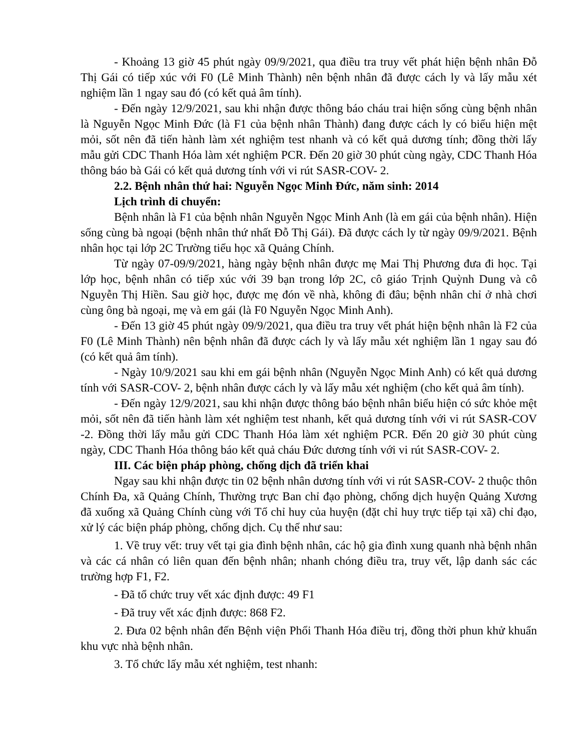- Khoảng 13 giờ 45 phút ngày 09/9/2021, qua điều tra truy vết phát hiện bệnh nhân Đỗ Thị Gái có tiếp xúc với F0 (Lê Minh Thành) nên bệnh nhân đã được cách ly và lấy mẫu xét nghiệm lần 1 ngay sau đó (có kết quả âm tính).
- Đến ngày 12/9/2021, sau khi nhận được thông báo cháu trai hiện sống cùng bệnh nhân là Nguyễn Ngọc Minh Đức (là F1 của bệnh nhân Thành) đang được cách ly có biểu hiện mệt mỏi, sốt nên đã tiến hành làm xét nghiệm test nhanh và có kết quả dương tính; đồng thời lấy mẫu gửi CDC Thanh Hóa làm xét nghiệm PCR. Đến 20 giờ 30 phút cùng ngày, CDC Thanh Hóa thông báo bà Gái có kết quả dương tính với vi rút SASR-COV- 2.
2.2. Bệnh nhân thứ hai: Nguyễn Ngọc Minh Đức, năm sinh: 2014
Lịch trình di chuyển:
Bệnh nhân là F1 của bệnh nhân Nguyễn Ngọc Minh Anh (là em gái của bệnh nhân). Hiện sống cùng bà ngoại (bệnh nhân thứ nhất Đỗ Thị Gái). Đã được cách ly từ ngày 09/9/2021. Bệnh nhân học tại lớp 2C Trường tiểu học xã Quảng Chính.
Từ ngày 07-09/9/2021, hàng ngày bệnh nhân được mẹ Mai Thị Phương đưa đi học. Tại lớp học, bệnh nhân có tiếp xúc với 39 bạn trong lớp 2C, cô giáo Trịnh Quỳnh Dung và cô Nguyễn Thị Hiền. Sau giờ học, được mẹ đón về nhà, không đi đâu; bệnh nhân chỉ ở nhà chơi cùng ông bà ngoại, mẹ và em gái (là F0 Nguyễn Ngọc Minh Anh).
- Đến 13 giờ 45 phút ngày 09/9/2021, qua điều tra truy vết phát hiện bệnh nhân là F2 của F0 (Lê Minh Thành) nên bệnh nhân đã được cách ly và lấy mẫu xét nghiệm lần 1 ngay sau đó (có kết quả âm tính).
- Ngày 10/9/2021 sau khi em gái bệnh nhân (Nguyễn Ngọc Minh Anh) có kết quả dương tính với SASR-COV- 2, bệnh nhân được cách ly và lấy mẫu xét nghiệm (cho kết quả âm tính).
- Đến ngày 12/9/2021, sau khi nhận được thông báo bệnh nhân biểu hiện có sức khỏe mệt mỏi, sốt nên đã tiến hành làm xét nghiệm test nhanh, kết quả dương tính với vi rút SASR-COV -2. Đồng thời lấy mẫu gửi CDC Thanh Hóa làm xét nghiệm PCR. Đến 20 giờ 30 phút cùng ngày, CDC Thanh Hóa thông báo kết quả cháu Đức dương tính với vi rút SASR-COV- 2.
III. Các biện pháp phòng, chống dịch đã triển khai
Ngay sau khi nhận được tin 02 bệnh nhân dương tính với vi rút SASR-COV- 2 thuộc thôn Chính Đa, xã Quảng Chính, Thường trực Ban chỉ đạo phòng, chống dịch huyện Quảng Xương đã xuống xã Quảng Chính cùng với Tổ chỉ huy của huyện (đặt chỉ huy trực tiếp tại xã) chỉ đạo, xử lý các biện pháp phòng, chống dịch. Cụ thể như sau:
1. Về truy vết: truy vết tại gia đình bệnh nhân, các hộ gia đình xung quanh nhà bệnh nhân và các cá nhân có liên quan đến bệnh nhân; nhanh chóng điều tra, truy vết, lập danh sác các trường hợp F1, F2.
- Đã tổ chức truy vết xác định được: 49 F1
- Đã truy vết xác định được: 868 F2.
2. Đưa 02 bệnh nhân đến Bệnh viện Phổi Thanh Hóa điều trị, đồng thời phun khử khuẩn khu vực nhà bệnh nhân.
3. Tổ chức lấy mẫu xét nghiệm, test nhanh: